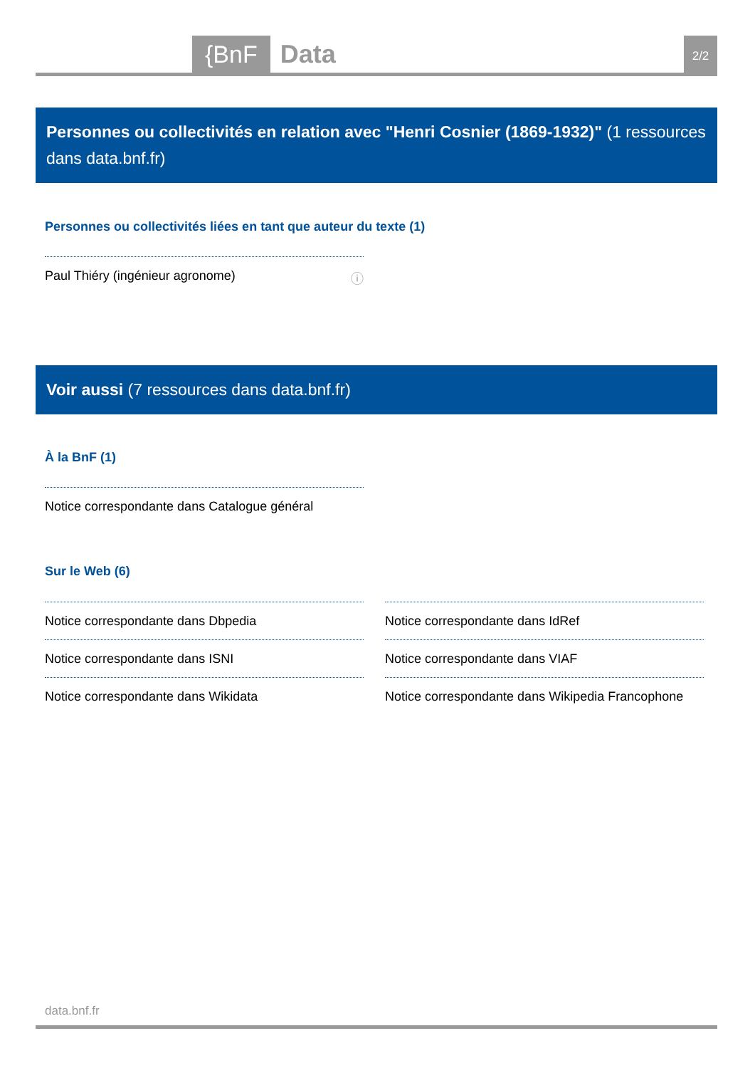{BnF Data 2/2
Personnes ou collectivités en relation avec "Henri Cosnier (1869-1932)" (1 ressources dans data.bnf.fr)
Personnes ou collectivités liées en tant que auteur du texte (1)
Paul Thiéry (ingénieur agronome) ⓘ
Voir aussi (7 ressources dans data.bnf.fr)
À la BnF (1)
Notice correspondante dans Catalogue général
Sur le Web (6)
Notice correspondante dans Dbpedia
Notice correspondante dans IdRef
Notice correspondante dans ISNI
Notice correspondante dans VIAF
Notice correspondante dans Wikidata
Notice correspondante dans Wikipedia Francophone
data.bnf.fr